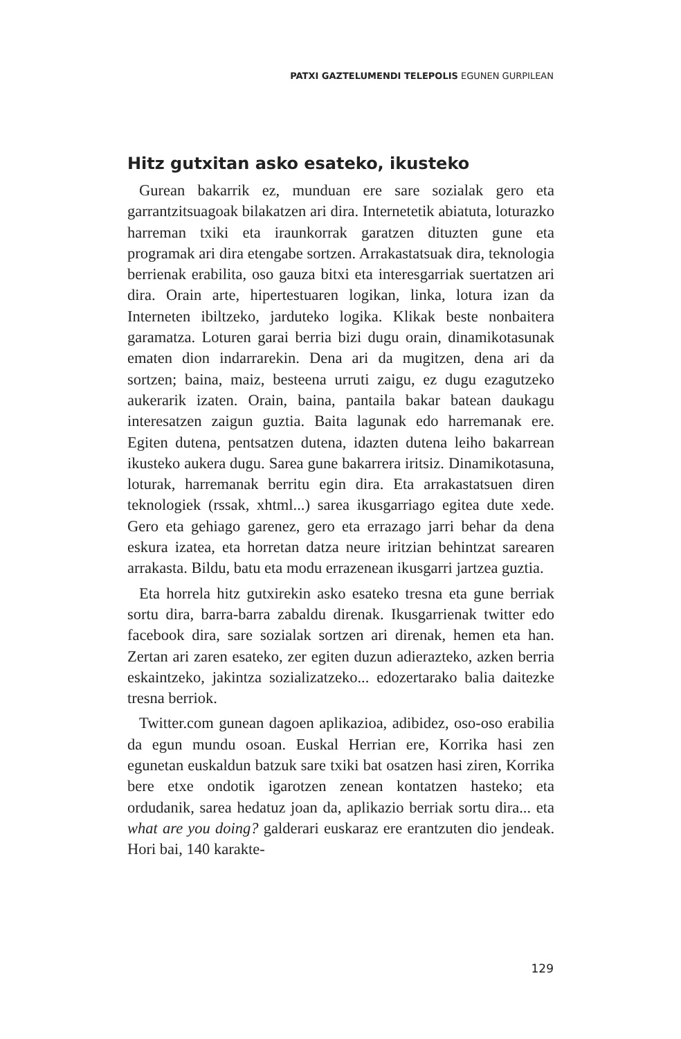PATXI GAZTELUMENDI TELEPOLIS EGUNEN GURPILEAN
Hitz gutxitan asko esateko, ikusteko
Gurean bakarrik ez, munduan ere sare sozialak gero eta garrantzitsuagoak bilakatzen ari dira. Internetetik abiatuta, loturazko harreman txiki eta iraunkorrak garatzen dituzten gune eta programak ari dira etengabe sortzen. Arrakastatsuak dira, teknologia berrienak erabilita, oso gauza bitxi eta interesgarriak suertatzen ari dira. Orain arte, hipertestuaren logikan, linka, lotura izan da Interneten ibiltzeko, jarduteko logika. Klikak beste nonbaitera garamatza. Loturen garai berria bizi dugu orain, dinamikotasunak ematen dion indarrarekin. Dena ari da mugitzen, dena ari da sortzen; baina, maiz, besteena urruti zaigu, ez dugu ezagutzeko aukerarik izaten. Orain, baina, pantaila bakar batean daukagu interesatzen zaigun guztia. Baita lagunak edo harremanak ere. Egiten dutena, pentsatzen dutena, idazten dutena leiho bakarrean ikusteko aukera dugu. Sarea gune bakarrera iritsiz. Dinamikotasuna, loturak, harremanak berritu egin dira. Eta arrakastatsuen diren teknologiek (rssak, xhtml...) sarea ikusgarriago egitea dute xede. Gero eta gehiago garenez, gero eta errazago jarri behar da dena eskura izatea, eta horretan datza neure iritzian behintzat sarearen arrakasta. Bildu, batu eta modu errazenean ikusgarri jartzea guztia.
Eta horrela hitz gutxirekin asko esateko tresna eta gune berriak sortu dira, barra-barra zabaldu direnak. Ikusgarrienak twitter edo facebook dira, sare sozialak sortzen ari direnak, hemen eta han. Zertan ari zaren esateko, zer egiten duzun adierazteko, azken berria eskaintzeko, jakintza sozializatzeko... edozertarako balia daitezke tresna berriok.
Twitter.com gunean dagoen aplikazioa, adibidez, oso-oso erabilia da egun mundu osoan. Euskal Herrian ere, Korrika hasi zen egunetan euskaldun batzuk sare txiki bat osatzen hasi ziren, Korrika bere etxe ondotik igarotzen zenean kontatzen hasteko; eta ordudanik, sarea hedatuz joan da, aplikazio berriak sortu dira... eta what are you doing? galderari euskaraz ere erantzuten dio jendeak. Hori bai, 140 karakte-
129